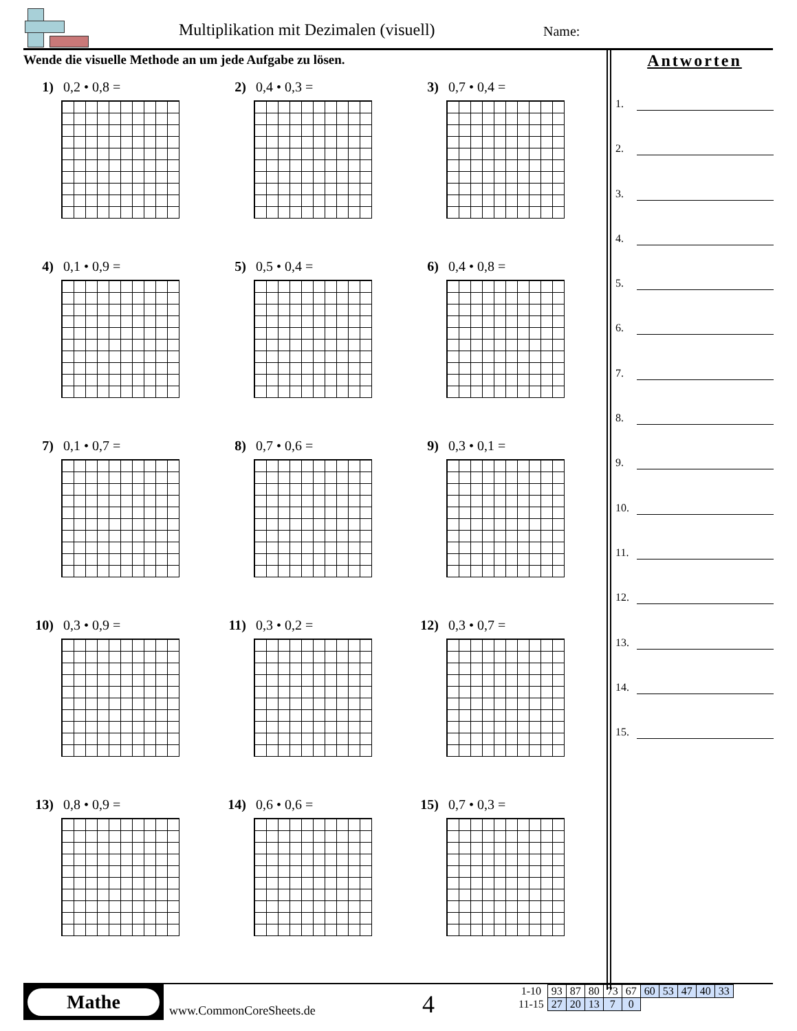Multiplikation mit Dezimalen (visuell)
Name:
Wende die visuelle Methode an um jede Aufgabe zu lösen.
1) 0,2 • 0,8 = 2) 0,4 • 0,3 = 3) 0,7 • 0,4 =
4) 0,1 • 0,9 = 5) 0,5 • 0,4 = 6) 0,4 • 0,8 =
7) 0,1 • 0,7 = 8) 0,7 • 0,6 = 9) 0,3 • 0,1 =
10) 0,3 • 0,9 = 11) 0,3 • 0,2 = 12) 0,3 • 0,7 =
13) 0,8 • 0,9 = 14) 0,6 • 0,6 = 15) 0,7 • 0,3 =
Antworten
1.
2.
3.
4.
5.
6.
7.
8.
9.
10.
11.
12.
13.
14.
15.
Mathe
www.CommonCoreSheets.de 4
| 1-10 | 93 | 87 | 80 | 73 | 67 | 60 | 53 | 47 | 40 | 33 |
| 11-15 | 27 | 20 | 13 | 7 | 0 | | | | | |